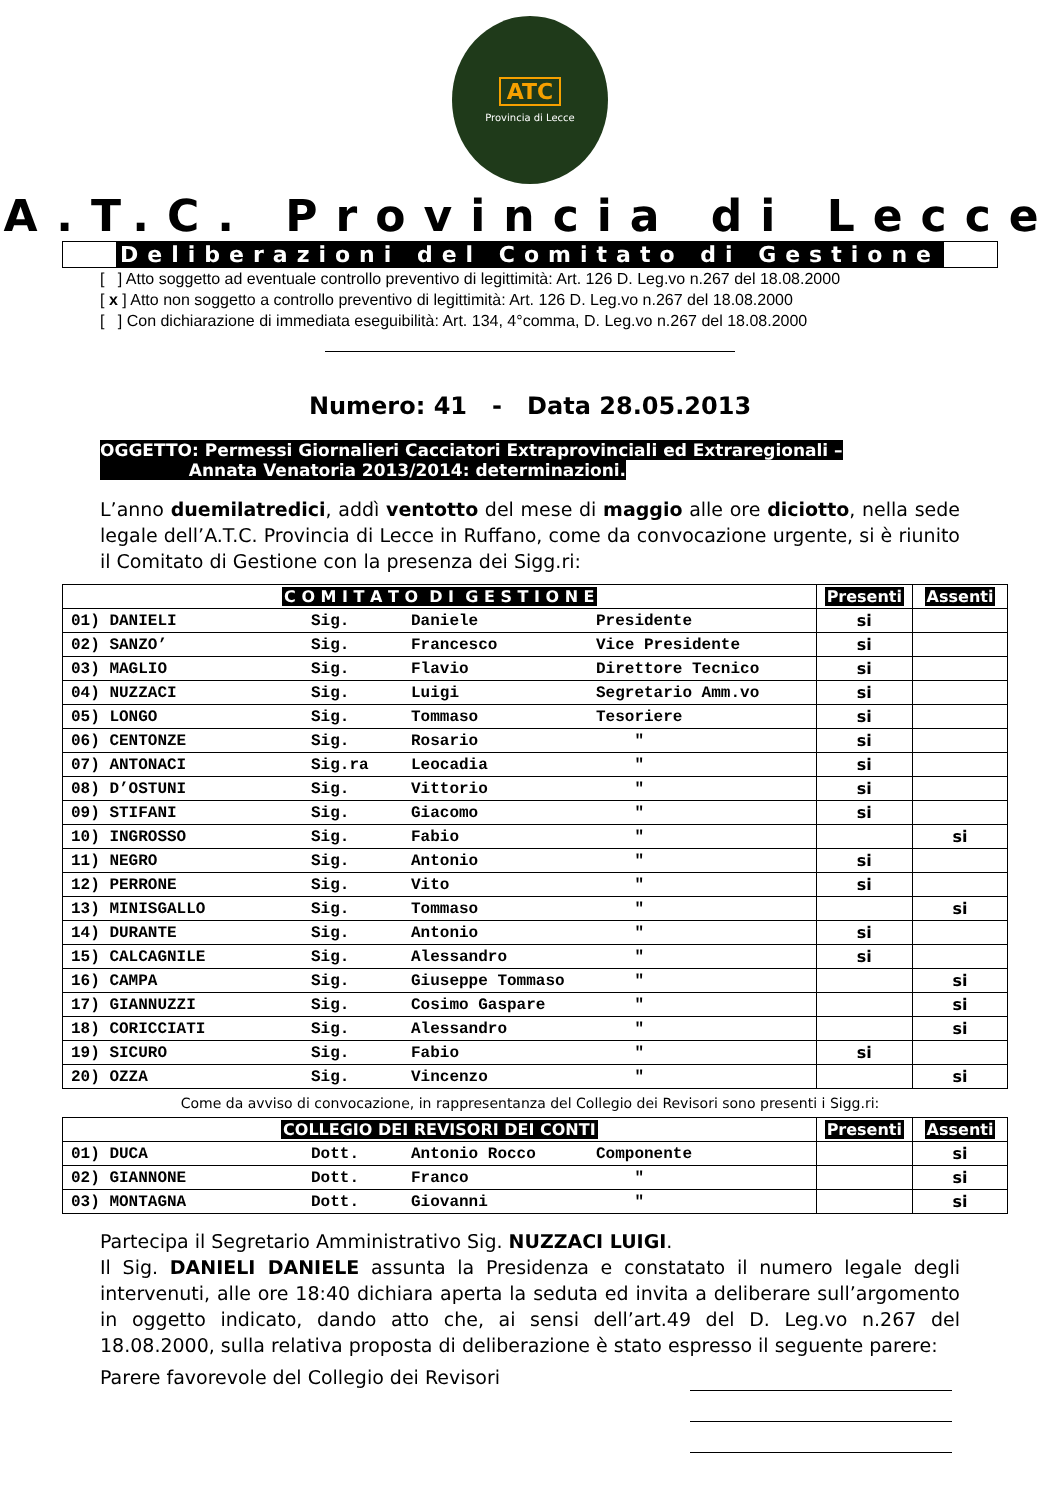ATC
Provincia di Lecce
A.T.C. Provincia di Lecce
Deliberazioni del Comitato di Gestione
[ ] Atto soggetto ad eventuale controllo preventivo di legittimità: Art. 126 D. Leg.vo n.267 del 18.08.2000
[ x ] Atto non soggetto a controllo preventivo di legittimità: Art. 126 D. Leg.vo n.267 del 18.08.2000
[ ] Con dichiarazione di immediata eseguibilità: Art. 134, 4°comma, D. Leg.vo n.267 del 18.08.2000
Numero: 41 - Data 28.05.2013
OGGETTO: Permessi Giornalieri Cacciatori Extraprovinciali ed Extraregionali –
Annata Venatoria 2013/2014: determinazioni.
L’anno duemilatredici, addì ventotto del mese di maggio alle ore diciotto, nella sede legale dell’A.T.C. Provincia di Lecce in Ruffano, come da convocazione urgente, si è riunito il Comitato di Gestione con la presenza dei Sigg.ri:
| C O M I T A T O D I G E S T I O N E | Presenti | Assenti |
| --- | --- | --- |
| 01) DANIELI Sig. Daniele Presidente | si | |
| 02) SANZO’ Sig. Francesco Vice Presidente | si | |
| 03) MAGLIO Sig. Flavio Direttore Tecnico | si | |
| 04) NUZZACI Sig. Luigi Segretario Amm.vo | si | |
| 05) LONGO Sig. Tommaso Tesoriere | si | |
| 06) CENTONZE Sig. Rosario " | si | |
| 07) ANTONACI Sig.ra Leocadia " | si | |
| 08) D’OSTUNI Sig. Vittorio " | si | |
| 09) STIFANI Sig. Giacomo " | si | |
| 10) INGROSSO Sig. Fabio " | | si |
| 11) NEGRO Sig. Antonio " | si | |
| 12) PERRONE Sig. Vito " | si | |
| 13) MINISGALLO Sig. Tommaso " | | si |
| 14) DURANTE Sig. Antonio " | si | |
| 15) CALCAGNILE Sig. Alessandro " | si | |
| 16) CAMPA Sig. Giuseppe Tommaso " | | si |
| 17) GIANNUZZI Sig. Cosimo Gaspare " | | si |
| 18) CORICCIATI Sig. Alessandro " | | si |
| 19) SICURO Sig. Fabio " | si | |
| 20) OZZA Sig. Vincenzo " | | si |
Come da avviso di convocazione, in rappresentanza del Collegio dei Revisori sono presenti i Sigg.ri:
| COLLEGIO DEI REVISORI DEI CONTI | Presenti | Assenti |
| --- | --- | --- |
| 01) DUCA Dott. Antonio Rocco Componente | | si |
| 02) GIANNONE Dott. Franco " | | si |
| 03) MONTAGNA Dott. Giovanni " | | si |
Partecipa il Segretario Amministrativo Sig. NUZZACI LUIGI.
Il Sig. DANIELI DANIELE assunta la Presidenza e constatato il numero legale degli intervenuti, alle ore 18:40 dichiara aperta la seduta ed invita a deliberare sull’argomento in oggetto indicato, dando atto che, ai sensi dell’art.49 del D. Leg.vo n.267 del 18.08.2000, sulla relativa proposta di deliberazione è stato espresso il seguente parere:
Parere favorevole del Collegio dei Revisori